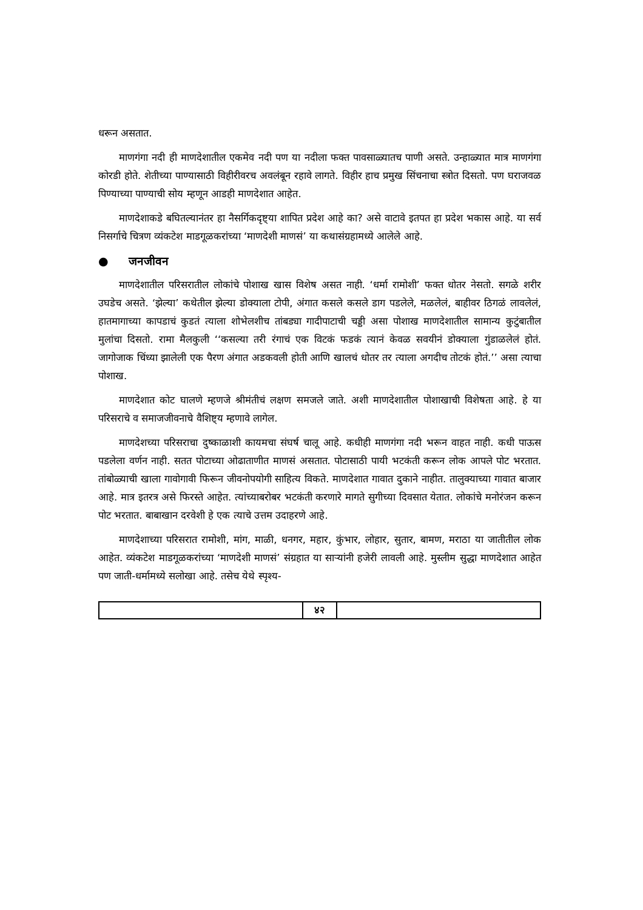धरून असतात.
माणगंगा नदी ही माणदेशातील एकमेव नदी पण या नदीला फक्त पावसाळ्यातच पाणी असते. उन्हाळ्यात मात्र माणगंगा कोरडी होते. शेतीच्या पाण्यासाठी विहीरीवरच अवलंबून रहावे लागते. विहीर हाच प्रमुख सिंचनाचा स्त्रोत दिसतो. पण घराजवळ पिण्याच्या पाण्याची सोय म्हणून आडही माणदेशात आहेत.
माणदेशाकडे बघितल्यानंतर हा नैसर्गिकदृष्ट्या शापित प्रदेश आहे का? असे वाटावे इतपत हा प्रदेश भकास आहे. या सर्व निसर्गाचे चित्रण व्यंकटेश माडगूळकरांच्या ‘माणदेशी माणसं’ या कथासंग्रहामध्ये आलेले आहे.
● जनजीवन
माणदेशातील परिसरातील लोकांचे पोशाख खास विशेष असत नाही. ‘धर्मा रामोशी’ फक्त धोतर नेसतो. सगळे शरीर उघडेच असते. ‘झेल्या’ कथेतील झेल्या डोक्याला टोपी, अंगात कसले कसले डाग पडलेले, मळलेलं, बाहीवर ठिगळं लावलेलं, हातमागाच्या कापडाचं कुडतं त्याला शोभेलशीच तांबड्या गादीपाटाची चड्डी असा पोशाख माणदेशातील सामान्य कुटुंबातील मुलांचा दिसतो. रामा मैलकुली ‘‘कसल्या तरी रंगाचं एक विटकं फडकं त्यानं केवळ सवयीनं डोक्याला गुंडाळलेलं होतं. जागोजाक चिंध्या झालेली एक पैरण अंगात अडकवली होती आणि खालचं धोतर तर त्याला अगदीच तोटकं होतं.’’ असा त्याचा पोशाख.
माणदेशात कोट घालणे म्हणजे श्रीमंतीचं लक्षण समजले जाते. अशी माणदेशातील पोशाखाची विशेषता आहे. हे या परिसराचे व समाजजीवनाचे वैशिष्ट्य म्हणावे लागेल.
माणदेशच्या परिसराचा दुष्काळाशी कायमचा संघर्ष चालू आहे. कधीही माणगंगा नदी भरून वाहत नाही. कधी पाऊस पडलेला वर्णन नाही. सतत पोटाच्या ओढाताणीत माणसं असतात. पोटासाठी पायी भटकंती करून लोक आपले पोट भरतात. तांबोळ्याची खाला गावोगावी फिरून जीवनोपयोगी साहित्य विकते. माणदेशात गावात दुकाने नाहीत. तालुक्याच्या गावात बाजार आहे. मात्र इतरत्र असे फिरस्ते आहेत. त्यांच्याबरोबर भटकंती करणारे मागते सुगीच्या दिवसात येतात. लोकांचे मनोरंजन करून पोट भरतात. बाबाखान दरवेशी हे एक त्याचे उत्तम उदाहरणे आहे.
माणदेशाच्या परिसरात रामोशी, मांग, माळी, धनगर, महार, कुंभार, लोहार, सुतार, बामण, मराठा या जातीतील लोक आहेत. व्यंकटेश माडगूळकरांच्या ‘माणदेशी माणसं’ संग्रहात या साऱ्यांनी हजेरी लावली आहे. मुस्लीम सुद्धा माणदेशात आहेत पण जाती-धर्मामध्ये सलोखा आहे. तसेच येथे स्पृश्य-
४२